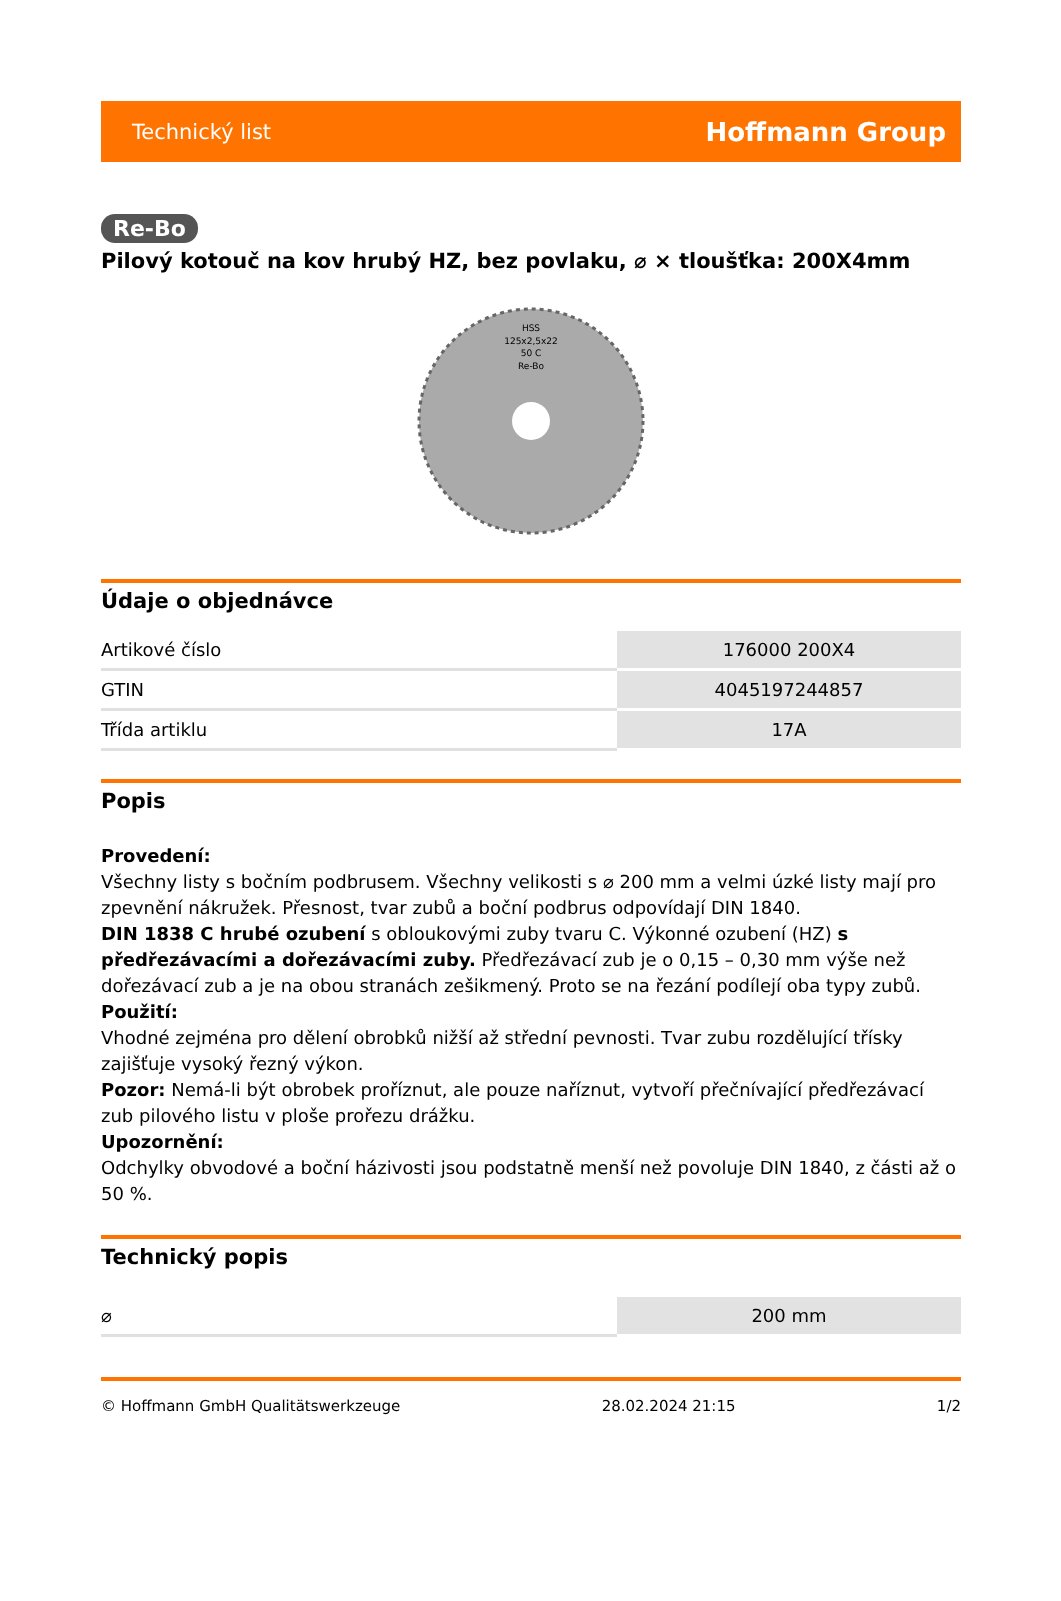Technický list Hoffmann Group
Re-Bo
Pilový kotouč na kov hrubý HZ, bez povlaku, ⌀ × tloušťka: 200X4mm
HSS
125x2,5x22
50 C
Re-Bo
Údaje o objednávce
| Artikové číslo | 176000 200X4 |
| GTIN | 4045197244857 |
| Třída artiklu | 17A |
Popis
Provedení:
Všechny listy s bočním podbrusem. Všechny velikosti s ⌀ 200 mm a velmi úzké listy mají pro zpevnění nákružek. Přesnost, tvar zubů a boční podbrus odpovídají DIN 1840.
DIN 1838 C hrubé ozubení s obloukovými zuby tvaru C. Výkonné ozubení (HZ) s předřezávacími a dořezávacími zuby. Předřezávací zub je o 0,15 – 0,30 mm výše než dořezávací zub a je na obou stranách zešikmený. Proto se na řezání podílejí oba typy zubů.
Použití:
Vhodné zejména pro dělení obrobků nižší až střední pevnosti. Tvar zubu rozdělující třísky zajišťuje vysoký řezný výkon.
Pozor: Nemá-li být obrobek proříznut, ale pouze naříznut, vytvoří přečnívající předřezávací zub pilového listu v ploše prořezu drážku.
Upozornění:
Odchylky obvodové a boční házivosti jsou podstatně menší než povoluje DIN 1840, z části až o 50 %.
Technický popis
| ⌀ | 200 mm |
© Hoffmann GmbH Qualitätswerkzeuge 28.02.2024 21:15 1/2